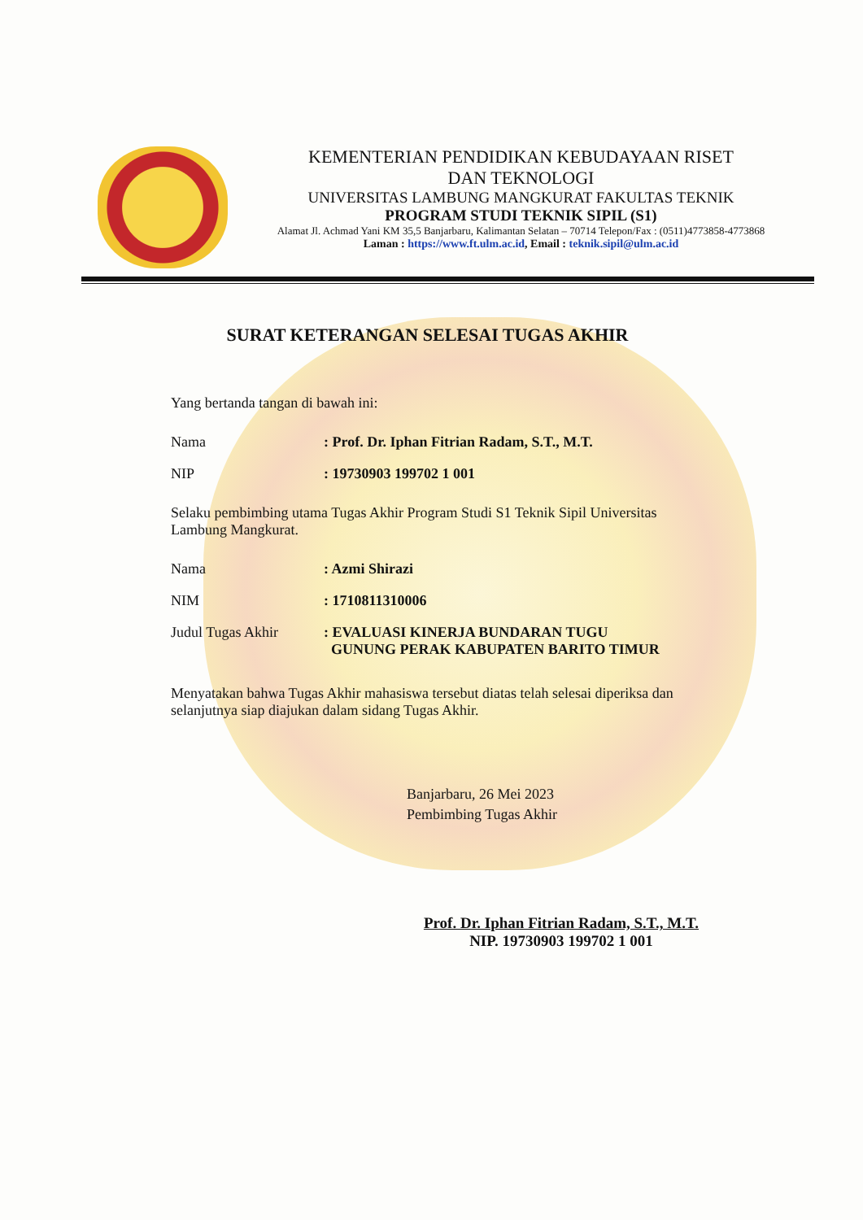KEMENTERIAN PENDIDIKAN KEBUDAYAAN RISET
DAN TEKNOLOGI
UNIVERSITAS LAMBUNG MANGKURAT FAKULTAS TEKNIK
PROGRAM STUDI TEKNIK SIPIL (S1)
Alamat Jl. Achmad Yani KM 35,5 Banjarbaru, Kalimantan Selatan – 70714 Telepon/Fax : (0511)4773858-4773868
Laman : https://www.ft.ulm.ac.id, Email : teknik.sipil@ulm.ac.id
SURAT KETERANGAN SELESAI TUGAS AKHIR
Yang bertanda tangan di bawah ini:
| Nama | : Prof. Dr. Iphan Fitrian Radam, S.T., M.T. |
| NIP | : 19730903 199702 1 001 |
Selaku pembimbing utama Tugas Akhir Program Studi S1 Teknik Sipil Universitas Lambung Mangkurat.
| Nama | : Azmi Shirazi |
| NIM | : 1710811310006 |
| Judul Tugas Akhir | : EVALUASI KINERJA BUNDARAN TUGU GUNUNG PERAK KABUPATEN BARITO TIMUR |
Menyatakan bahwa Tugas Akhir mahasiswa tersebut diatas telah selesai diperiksa dan selanjutnya siap diajukan dalam sidang Tugas Akhir.
Banjarbaru, 26 Mei 2023
Pembimbing Tugas Akhir
Prof. Dr. Iphan Fitrian Radam, S.T., M.T.
NIP. 19730903 199702 1 001